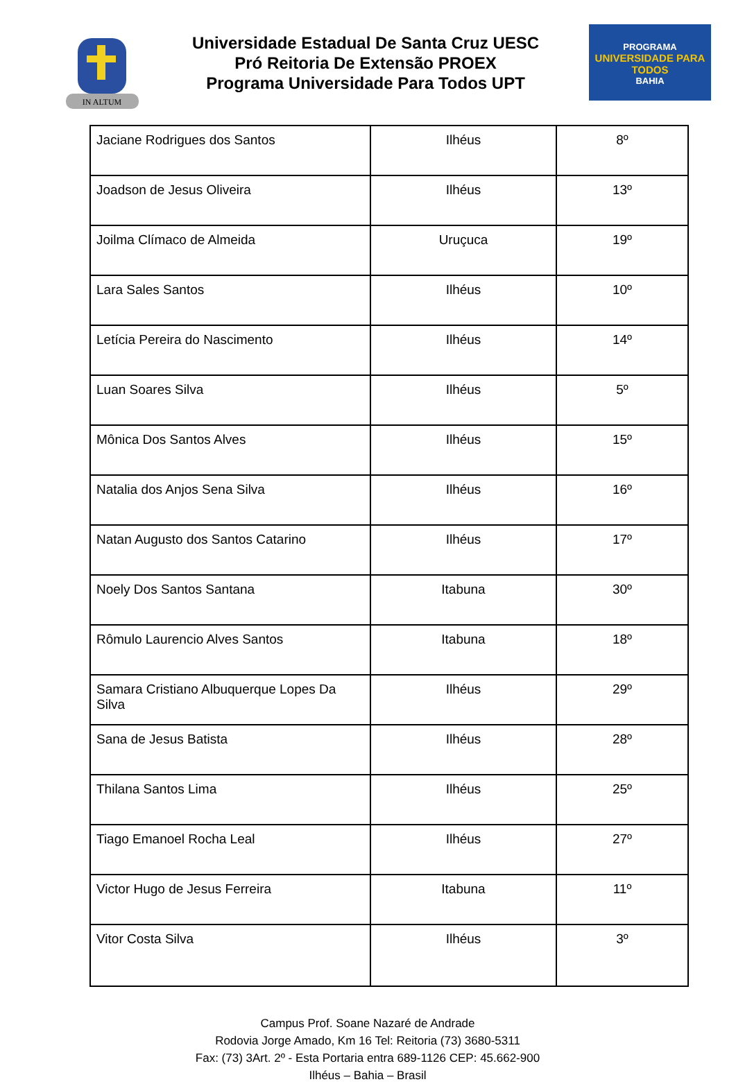IN ALTUM
Universidade Estadual De Santa Cruz UESC
Pró Reitoria De Extensão PROEX
Programa Universidade Para Todos UPT
PROGRAMA
UNIVERSIDADE PARA TODOS
BAHIA
| Jaciane Rodrigues dos Santos | Ilhéus | 8º |
| Joadson de Jesus Oliveira | Ilhéus | 13º |
| Joilma Clímaco de Almeida | Uruçuca | 19º |
| Lara Sales Santos | Ilhéus | 10º |
| Letícia Pereira do Nascimento | Ilhéus | 14º |
| Luan Soares Silva | Ilhéus | 5º |
| Mônica Dos Santos Alves | Ilhéus | 15º |
| Natalia dos Anjos Sena Silva | Ilhéus | 16º |
| Natan Augusto dos Santos Catarino | Ilhéus | 17º |
| Noely Dos Santos Santana | Itabuna | 30º |
| Rômulo Laurencio Alves Santos | Itabuna | 18º |
| Samara Cristiano Albuquerque Lopes Da Silva | Ilhéus | 29º |
| Sana de Jesus Batista | Ilhéus | 28º |
| Thilana Santos Lima | Ilhéus | 25º |
| Tiago Emanoel Rocha Leal | Ilhéus | 27º |
| Victor Hugo de Jesus Ferreira | Itabuna | 11º |
| Vitor Costa Silva | Ilhéus | 3º |
Campus Prof. Soane Nazaré de Andrade
Rodovia Jorge Amado, Km 16 Tel: Reitoria (73) 3680-5311
Fax: (73) 3Art. 2º - Esta Portaria entra 689-1126 CEP: 45.662-900
Ilhéus – Bahia – Brasil